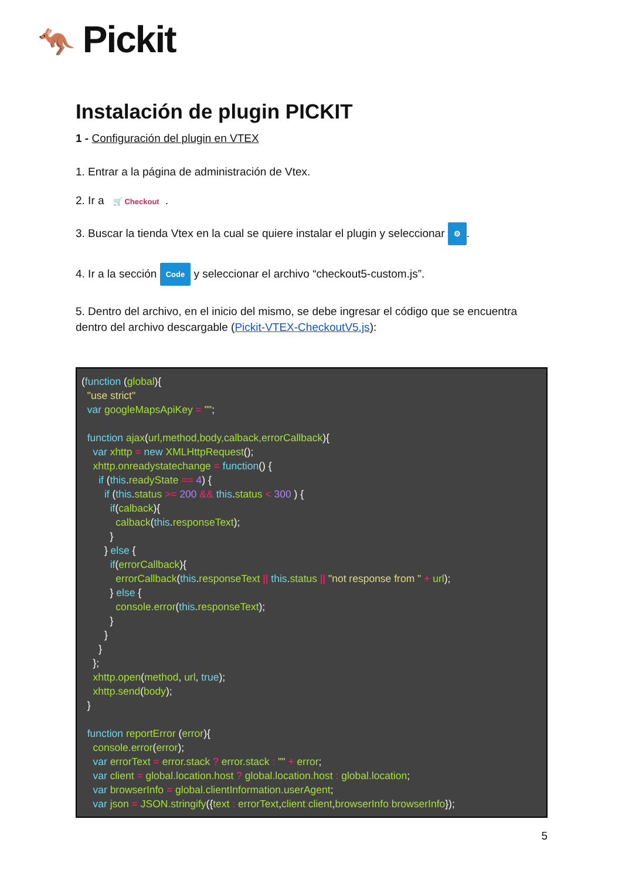🦘 Pickit
Instalación de plugin PICKIT
1 - Configuración del plugin en VTEX
1. Entrar a la página de administración de Vtex.
2. Ir a 🛒 Checkout.
3. Buscar la tienda Vtex en la cual se quiere instalar el plugin y seleccionar ⚙.
4. Ir a la sección Code y seleccionar el archivo “checkout5-custom.js”.
5. Dentro del archivo, en el inicio del mismo, se debe ingresar el código que se encuentra dentro del archivo descargable (Pickit-VTEX-CheckoutV5.js):
(function (global){
  "use strict"
  var googleMapsApiKey = "";

  function ajax(url,method,body,calback,errorCallback){
    var xhttp = new XMLHttpRequest();
    xhttp.onreadystatechange = function() {
      if (this.readyState == 4) {
        if (this.status >= 200 && this.status < 300 ) {
          if(calback){
            calback(this.responseText);
          }
        } else {
          if(errorCallback){
            errorCallback(this.responseText || this.status || "not response from " + url);
          } else {
            console.error(this.responseText);
          }
        }
      }
    };
    xhttp.open(method, url, true);
    xhttp.send(body);
  }

  function reportError (error){
    console.error(error);
    var errorText = error.stack ? error.stack : "" + error;
    var client = global.location.host ? global.location.host : global.location;
    var browserInfo = global.clientInformation.userAgent;
    var json = JSON.stringify({text : errorText,client: client,browserInfo: browserInfo});
5